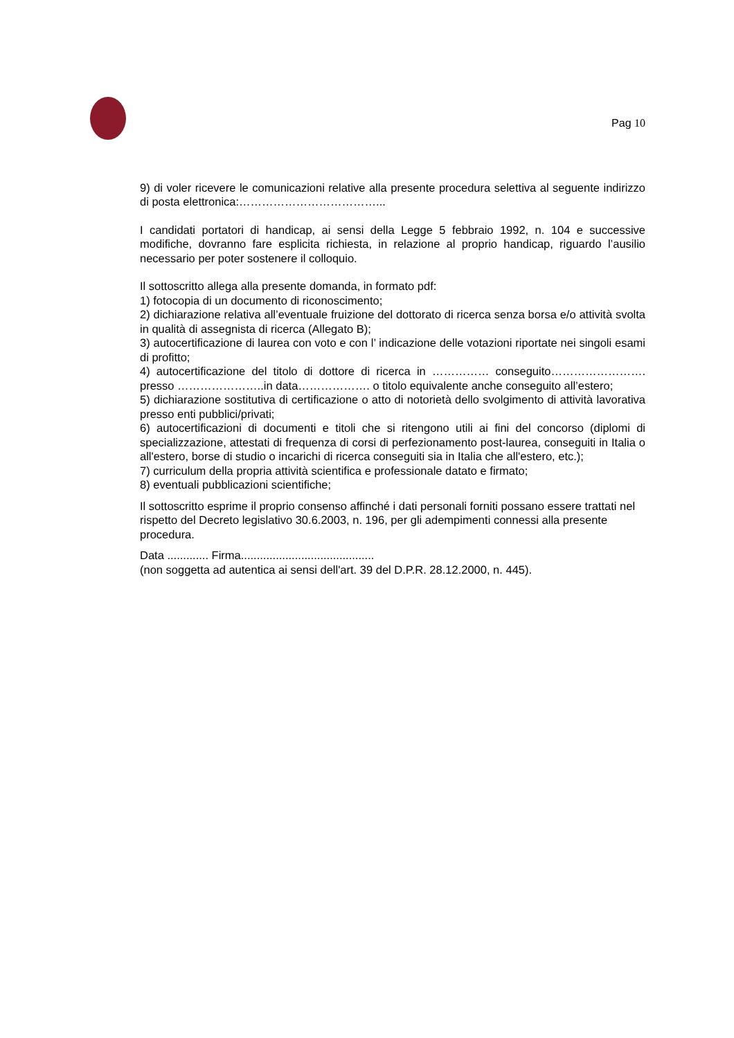Pag 10
9) di voler ricevere le comunicazioni relative alla presente procedura selettiva al seguente indirizzo di posta elettronica:………………………………...
I candidati portatori di handicap, ai sensi della Legge 5 febbraio 1992, n. 104 e successive modifiche, dovranno fare esplicita richiesta, in relazione al proprio handicap, riguardo l’ausilio necessario per poter sostenere il colloquio.
Il sottoscritto allega alla presente domanda, in formato pdf:
1) fotocopia di un documento di riconoscimento;
2) dichiarazione relativa all’eventuale fruizione del dottorato di ricerca senza borsa e/o attività svolta in qualità di assegnista di ricerca (Allegato B);
3) autocertificazione di laurea con voto e con l’ indicazione delle votazioni riportate nei singoli esami di profitto;
4) autocertificazione del titolo di dottore di ricerca in …………… conseguito……………………. presso …………………..in data………………. o titolo equivalente anche conseguito all’estero;
5) dichiarazione sostitutiva di certificazione o atto di notorietà dello svolgimento di attività lavorativa presso enti pubblici/privati;
6) autocertificazioni di documenti e titoli che si ritengono utili ai fini del concorso (diplomi di specializzazione, attestati di frequenza di corsi di perfezionamento post-laurea, conseguiti in Italia o all'estero, borse di studio o incarichi di ricerca conseguiti sia in Italia che all'estero, etc.);
7) curriculum della propria attività scientifica e professionale datato e firmato;
8) eventuali pubblicazioni scientifiche;
Il sottoscritto esprime il proprio consenso affinché i dati personali forniti possano essere trattati nel
rispetto del Decreto legislativo 30.6.2003, n. 196, per gli adempimenti connessi alla presente procedura.
Data ............. Firma..........................................
(non soggetta ad autentica ai sensi dell'art. 39 del D.P.R. 28.12.2000, n. 445).